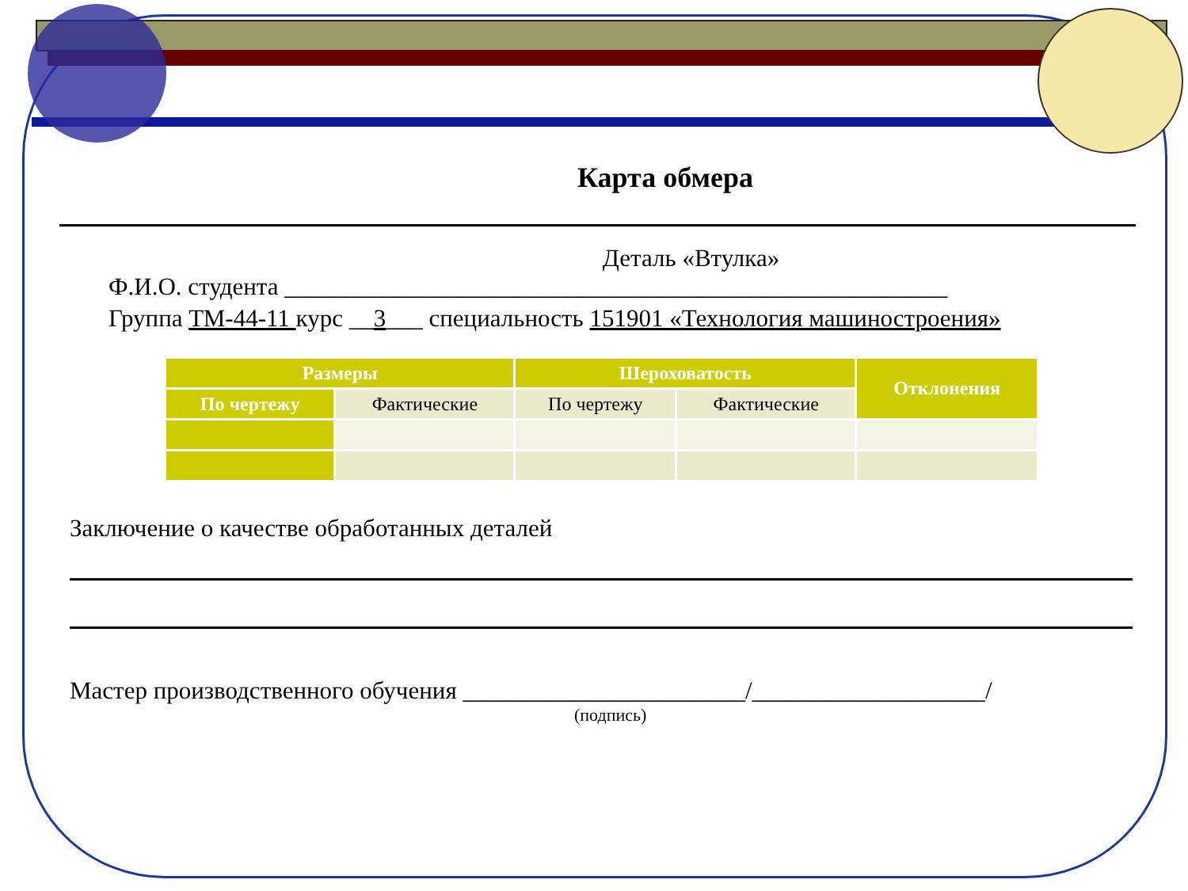Карта обмера
Деталь «Втулка»
Ф.И.О. студента ______________________________________________________
Группа ТМ-44-11 курс __3___ специальность 151901 «Технология машиностроения»
| Размеры | | Шероховатость | | Отклонения |
| --- | --- | --- | --- | --- |
| По чертежу | Фактические | По чертежу | Фактические | |
Заключение о качестве обработанных деталей
Мастер производственного обучения _______________________/___________________/
(подпись)